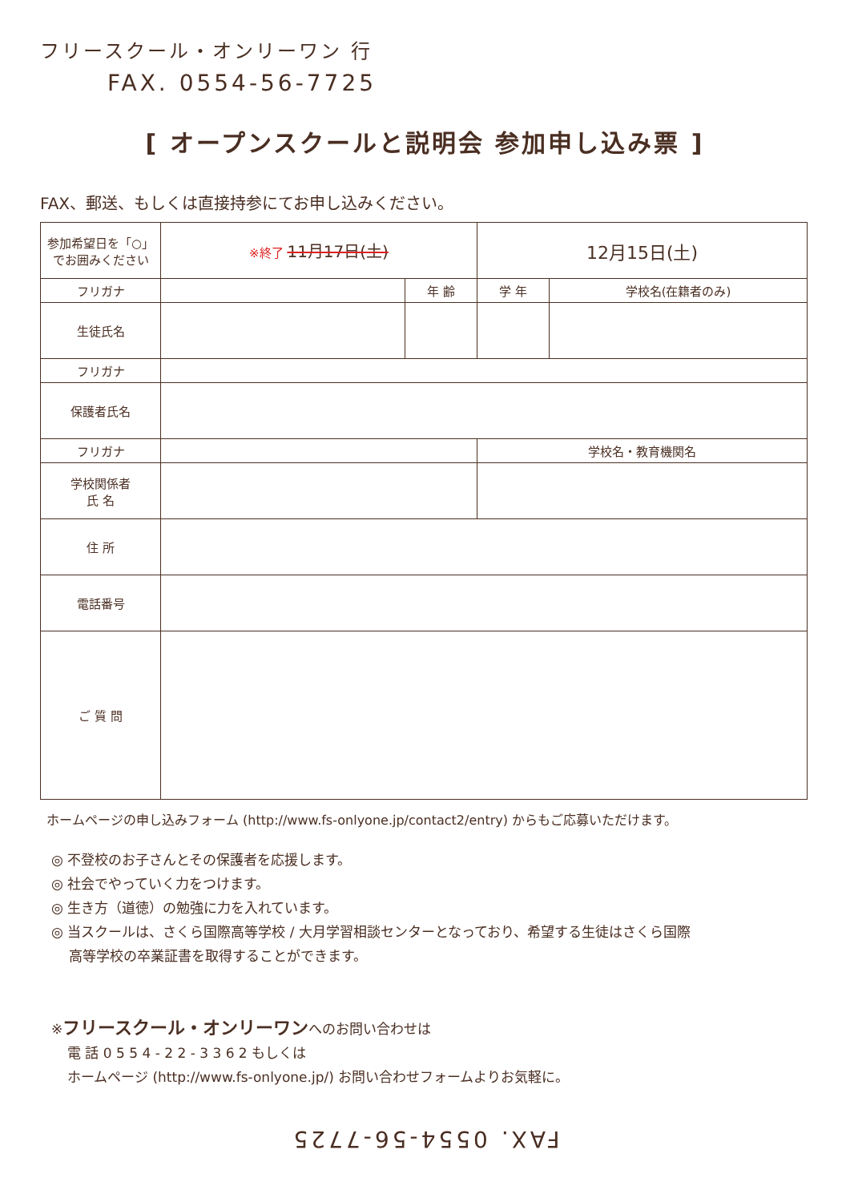フリースクール・オンリーワン 行
FAX. 0554-56-7725
[ オープンスクールと説明会 参加申し込み票 ]
FAX、郵送、もしくは直接持参にてお申し込みください。
| 参加希望日を「○」でお囲みください | ※終了 11月17日(土) | | 12月15日(土) | |
| フリガナ | | 年 齢 | 学 年 | 学校名(在籍者のみ) |
| 生徒氏名 | | | | |
| フリガナ | | | | |
| 保護者氏名 | | | | |
| フリガナ | | | 学校名・教育機関名 | |
| 学校関係者 氏 名 | | | | |
| 住 所 | | | | |
| 電話番号 | | | | |
| ご 質 問 | | | | |
ホームページの申し込みフォーム (http://www.fs-onlyone.jp/contact2/entry) からもご応募いただけます。
◎ 不登校のお子さんとその保護者を応援します。
◎ 社会でやっていく力をつけます。
◎ 生き方（道徳）の勉強に力を入れています。
◎ 当スクールは、さくら国際高等学校 / 大月学習相談センターとなっており、希望する生徒はさくら国際
高等学校の卒業証書を取得することができます。
※フリースクール・オンリーワンへのお問い合わせは
電 話 0 5 5 4 - 2 2 - 3 3 6 2 もしくは
ホームページ (http://www.fs-onlyone.jp/) お問い合わせフォームよりお気軽に。
FAX. 0554-56-7725